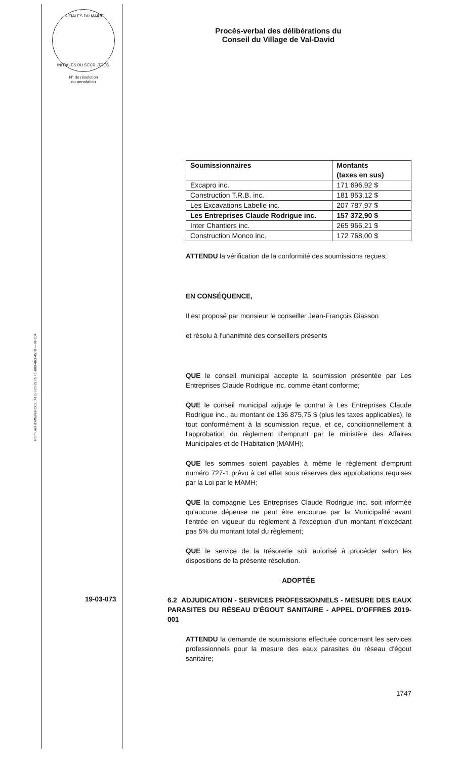INITIALES DU MAIRE
INITIALES DU SECR.-TRÉS.
N° de résolution
ou annotation
Formules d'Affaires CCL (418) 683-2175 / 1-800-463-4578 — M-104
Procès-verbal des délibérations du
Conseil du Village de Val-David
| Soumissionnaires | Montants (taxes en sus) |
| --- | --- |
| Excapro inc. | 171 696,92 $ |
| Construction T.R.B. inc. | 181 953,12 $ |
| Les Excavations Labelle inc. | 207 787,97 $ |
| Les Entreprises Claude Rodrigue inc. | 157 372,90 $ |
| Inter Chantiers inc. | 265 966,21 $ |
| Construction Monco inc. | 172 768,00 $ |
ATTENDU la vérification de la conformité des soumissions reçues;
EN CONSÉQUENCE,
Il est proposé par monsieur le conseiller Jean-François Giasson
et résolu à l'unanimité des conseillers présents
QUE le conseil municipal accepte la soumission présentée par Les Entreprises Claude Rodrigue inc. comme étant conforme;
QUE le conseil municipal adjuge le contrat à Les Entreprises Claude Rodrigue inc., au montant de 136 875,75 $ (plus les taxes applicables), le tout conformément à la soumission reçue, et ce, conditionnellement à l'approbation du règlement d'emprunt par le ministère des Affaires Municipales et de l'Habitation (MAMH);
QUE les sommes soient payables à même le règlement d'emprunt numéro 727-1 prévu à cet effet sous réserves des approbations requises par la Loi par le MAMH;
QUE la compagnie Les Entreprises Claude Rodrigue inc. soit informée qu'aucune dépense ne peut être encourue par la Municipalité avant l'entrée en vigueur du règlement à l'exception d'un montant n'excédant pas 5% du montant total du règlement;
QUE le service de la trésorerie soit autorisé à procéder selon les dispositions de la présente résolution.
ADOPTÉE
6.2 ADJUDICATION - SERVICES PROFESSIONNELS - MESURE DES EAUX PARASITES DU RÉSEAU D'ÉGOUT SANITAIRE - APPEL D'OFFRES 2019-001
ATTENDU la demande de soumissions effectuée concernant les services professionnels pour la mesure des eaux parasites du réseau d'égout sanitaire;
1747
19-03-073